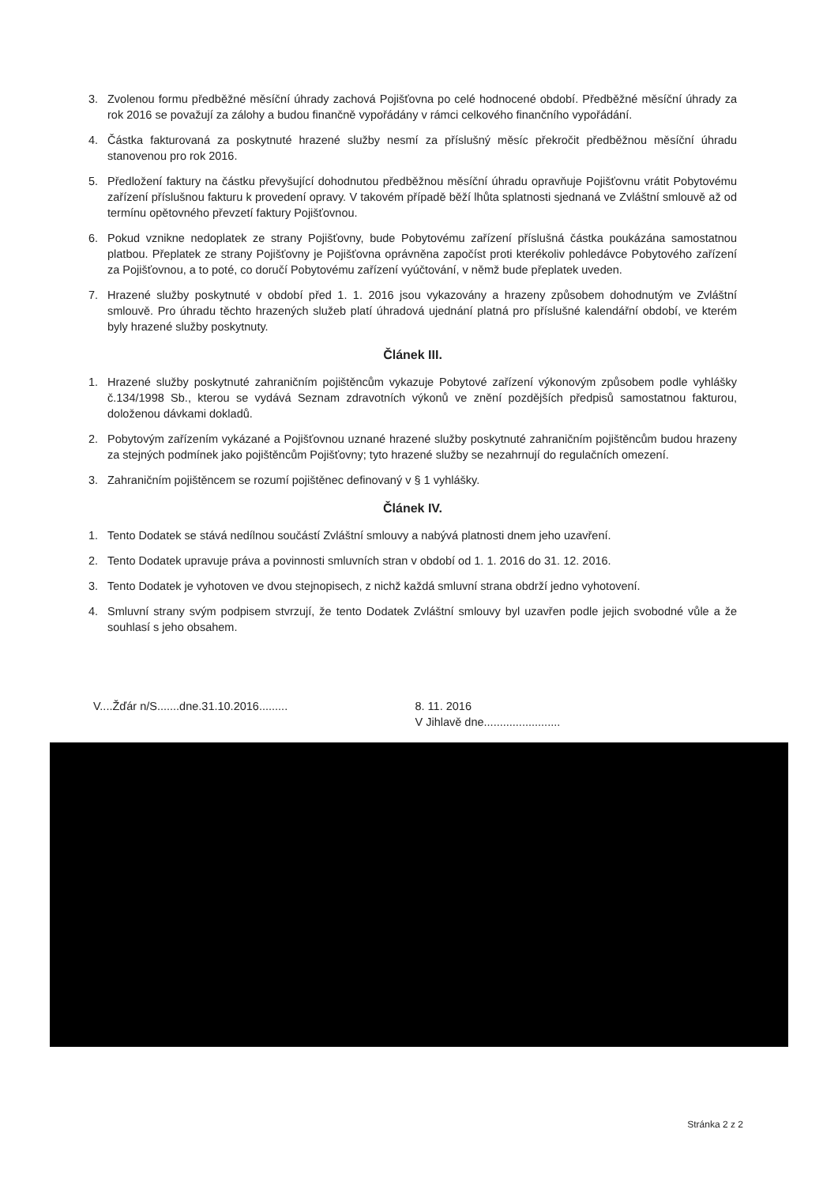3. Zvolenou formu předběžné měsíční úhrady zachová Pojišťovna po celé hodnocené období. Předběžné měsíční úhrady za rok 2016 se považují za zálohy a budou finančně vypořádány v rámci celkového finančního vypořádání.
4. Částka fakturovaná za poskytnuté hrazené služby nesmí za příslušný měsíc překročit předběžnou měsíční úhradu stanovenou pro rok 2016.
5. Předložení faktury na částku převyšující dohodnutou předběžnou měsíční úhradu opravňuje Pojišťovnu vrátit Pobytovému zařízení příslušnou fakturu k provedení opravy. V takovém případě běží lhůta splatnosti sjednaná ve Zvláštní smlouvě až od termínu opětovného převzetí faktury Pojišťovnou.
6. Pokud vznikne nedoplatek ze strany Pojišťovny, bude Pobytovému zařízení příslušná částka poukázána samostatnou platbou. Přeplatek ze strany Pojišťovny je Pojišťovna oprávněna započíst proti kterékoliv pohledávce Pobytového zařízení za Pojišťovnou, a to poté, co doručí Pobytovému zařízení vyúčtování, v němž bude přeplatek uveden.
7. Hrazené služby poskytnuté v období před 1. 1. 2016 jsou vykazovány a hrazeny způsobem dohodnutým ve Zvláštní smlouvě. Pro úhradu těchto hrazených služeb platí úhradová ujednání platná pro příslušné kalendářní období, ve kterém byly hrazené služby poskytnuty.
Článek III.
1. Hrazené služby poskytnuté zahraničním pojištěncům vykazuje Pobytové zařízení výkonovým způsobem podle vyhlášky č.134/1998 Sb., kterou se vydává Seznam zdravotních výkonů ve znění pozdějších předpisů samostatnou fakturou, doloženou dávkami dokladů.
2. Pobytovým zařízením vykázané a Pojišťovnou uznané hrazené služby poskytnuté zahraničním pojištěncům budou hrazeny za stejných podmínek jako pojištěncům Pojišťovny; tyto hrazené služby se nezahrnují do regulačních omezení.
3. Zahraničním pojištěncem se rozumí pojištěnec definovaný v § 1 vyhlášky.
Článek IV.
1. Tento Dodatek se stává nedílnou součástí Zvláštní smlouvy a nabývá platnosti dnem jeho uzavření.
2. Tento Dodatek upravuje práva a povinnosti smluvních stran v období od 1. 1. 2016 do 31. 12. 2016.
3. Tento Dodatek je vyhotoven ve dvou stejnopisech, z nichž každá smluvní strana obdrží jedno vyhotovení.
4. Smluvní strany svým podpisem stvrzují, že tento Dodatek Zvláštní smlouvy byl uzavřen podle jejich svobodné vůle a že souhlasí s jeho obsahem.
V....Žďár n/S.......dne.31.10.2016......... 8. 11. 2016
V Jihlavě dne........................
Stránka 2 z 2